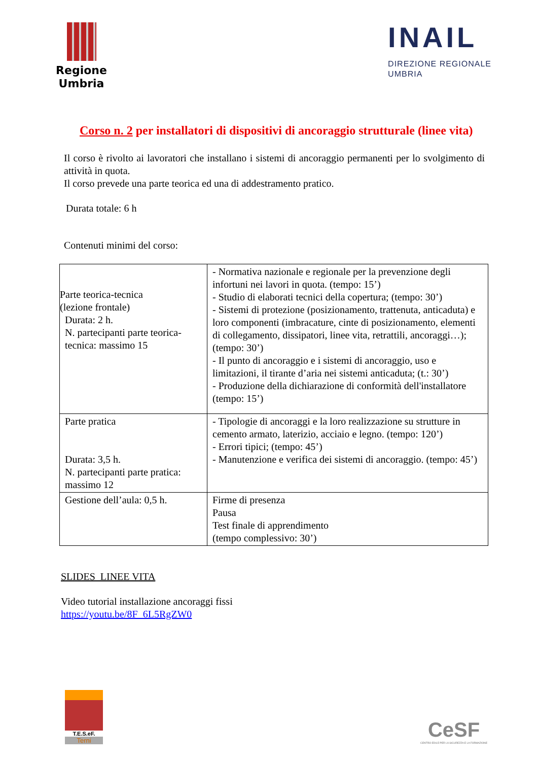Regione Umbria
INAIL
DIREZIONE REGIONALE
UMBRIA
Corso n. 2 per installatori di dispositivi di ancoraggio strutturale (linee vita)
Il corso è rivolto ai lavoratori che installano i sistemi di ancoraggio permanenti per lo svolgimento di attività in quota.
Il corso prevede una parte teorica ed una di addestramento pratico.
Durata totale: 6 h
Contenuti minimi del corso:
| Parte teorica-tecnica (lezione frontale) Durata: 2 h. N. partecipanti parte teorica-tecnica: massimo 15 | - Normativa nazionale e regionale per la prevenzione degli infortuni nei lavori in quota. (tempo: 15’) - Studio di elaborati tecnici della copertura; (tempo: 30’) - Sistemi di protezione (posizionamento, trattenuta, anticaduta) e loro componenti (imbracature, cinte di posizionamento, elementi di collegamento, dissipatori, linee vita, retrattili, ancoraggi…); (tempo: 30’) - Il punto di ancoraggio e i sistemi di ancoraggio, uso e limitazioni, il tirante d’aria nei sistemi anticaduta; (t.: 30’) - Produzione della dichiarazione di conformità dell'installatore (tempo: 15’) |
| Parte pratica Durata: 3,5 h. N. partecipanti parte pratica: massimo 12 | - Tipologie di ancoraggi e la loro realizzazione su strutture in cemento armato, laterizio, acciaio e legno. (tempo: 120’) - Errori tipici; (tempo: 45’) - Manutenzione e verifica dei sistemi di ancoraggio. (tempo: 45’) |
| Gestione dell’aula: 0,5 h. | Firme di presenza Pausa Test finale di apprendimento (tempo complessivo: 30’) |
SLIDES LINEE VITA
Video tutorial installazione ancoraggi fissi
https://youtu.be/8F_6L5RgZW0
T.E.S.eF.
Terni
CeSF
CENTRO EDILE PER LA SICUREZZA E LA FORMAZIONE